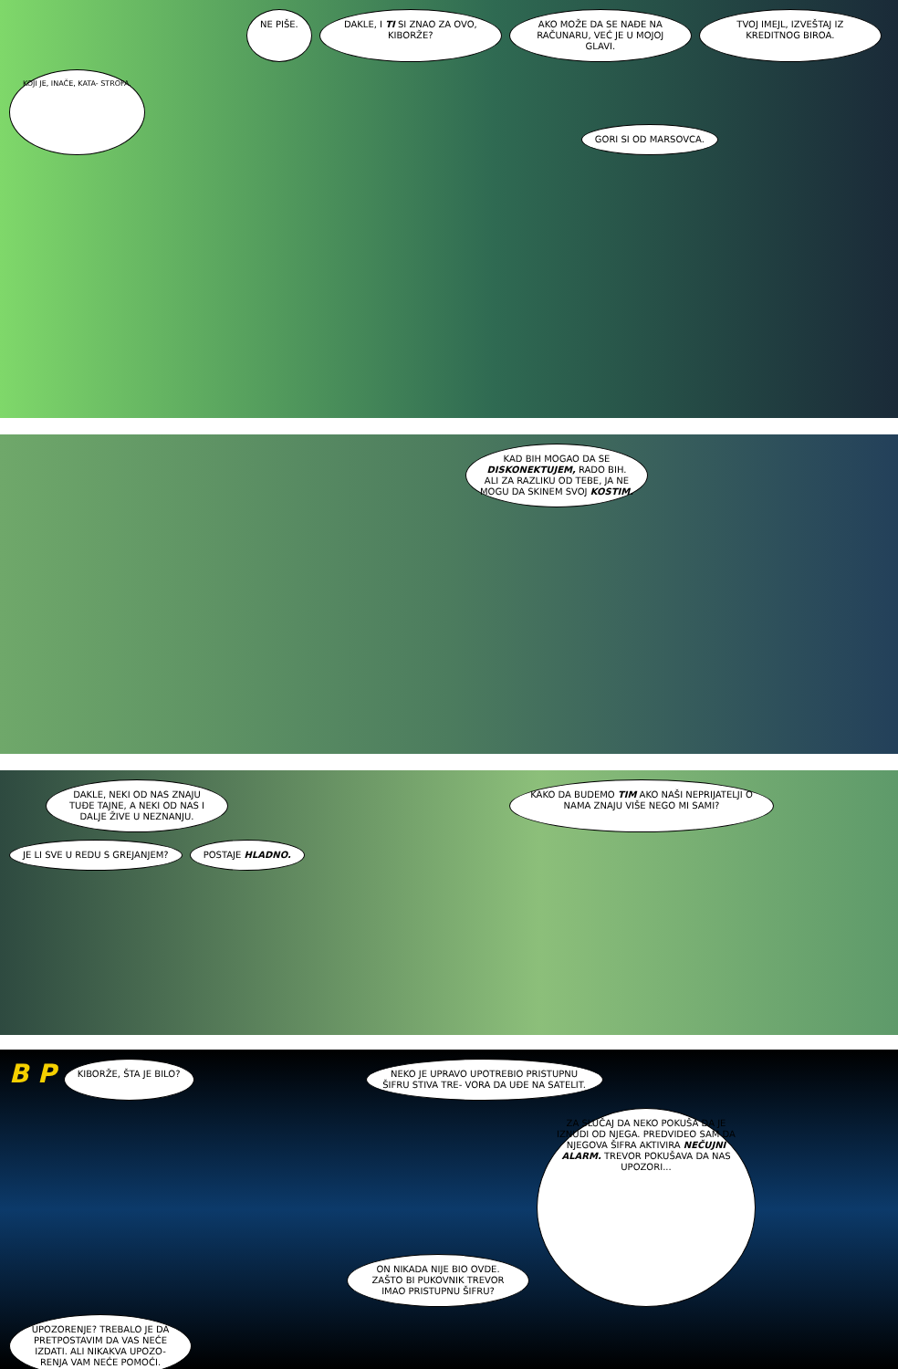NE PIŠE.
DAKLE, I TI SI ZNAO ZA OVO, KIBORŽE?
AKO MOŽE DA SE NAĐE NA RAČUNARU, VEĆ JE U MOJOJ GLAVI.
TVOJ IMEJL, IZVEŠTAJ IZ KREDITNOG BIROA.
KOJI JE, INAČE, KATA- STROFA.
GORI SI OD MARSOVCA.
KAD BIH MOGAO DA SE DISKONEKTUJEM, RADO BIH. ALI ZA RAZLIKU OD TEBE, JA NE MOGU DA SKINEM SVOJ KOSTIM.
DAKLE, NEKI OD NAS ZNAJU TUĐE TAJNE, A NEKI OD NAS I DALJE ŽIVE U NEZNANJU.
KAKO DA BUDEMO TIM AKO NAŠI NEPRIJATELJI O NAMA ZNAJU VIŠE NEGO MI SAMI?
JE LI SVE U REDU S GREJANJEM?
POSTAJE HLADNO.
B P
KIBORŽE, ŠTA JE BILO?
NEKO JE UPRAVO UPOTREBIO PRISTUPNU ŠIFRU STIVA TRE- VORA DA UĐE NA SATELIT.
ON NIKADA NIJE BIO OVDE. ZAŠTO BI PUKOVNIK TREVOR IMAO PRISTUPNU ŠIFRU?
ZA SLUČAJ DA NEKO POKUŠA DA JE IZNUDI OD NJEGA. PREDVIDEO SAM DA NJEGOVA ŠIFRA AKTIVIRA NEČUJNI ALARM. TREVOR POKUŠAVA DA NAS UPOZORI...
UPOZORENJE? TREBALO JE DA PRETPOSTAVIM DA VAS NEĆE IZDATI. ALI NIKAKVA UPOZO- RENJA VAM NEĆE POMOĆI.